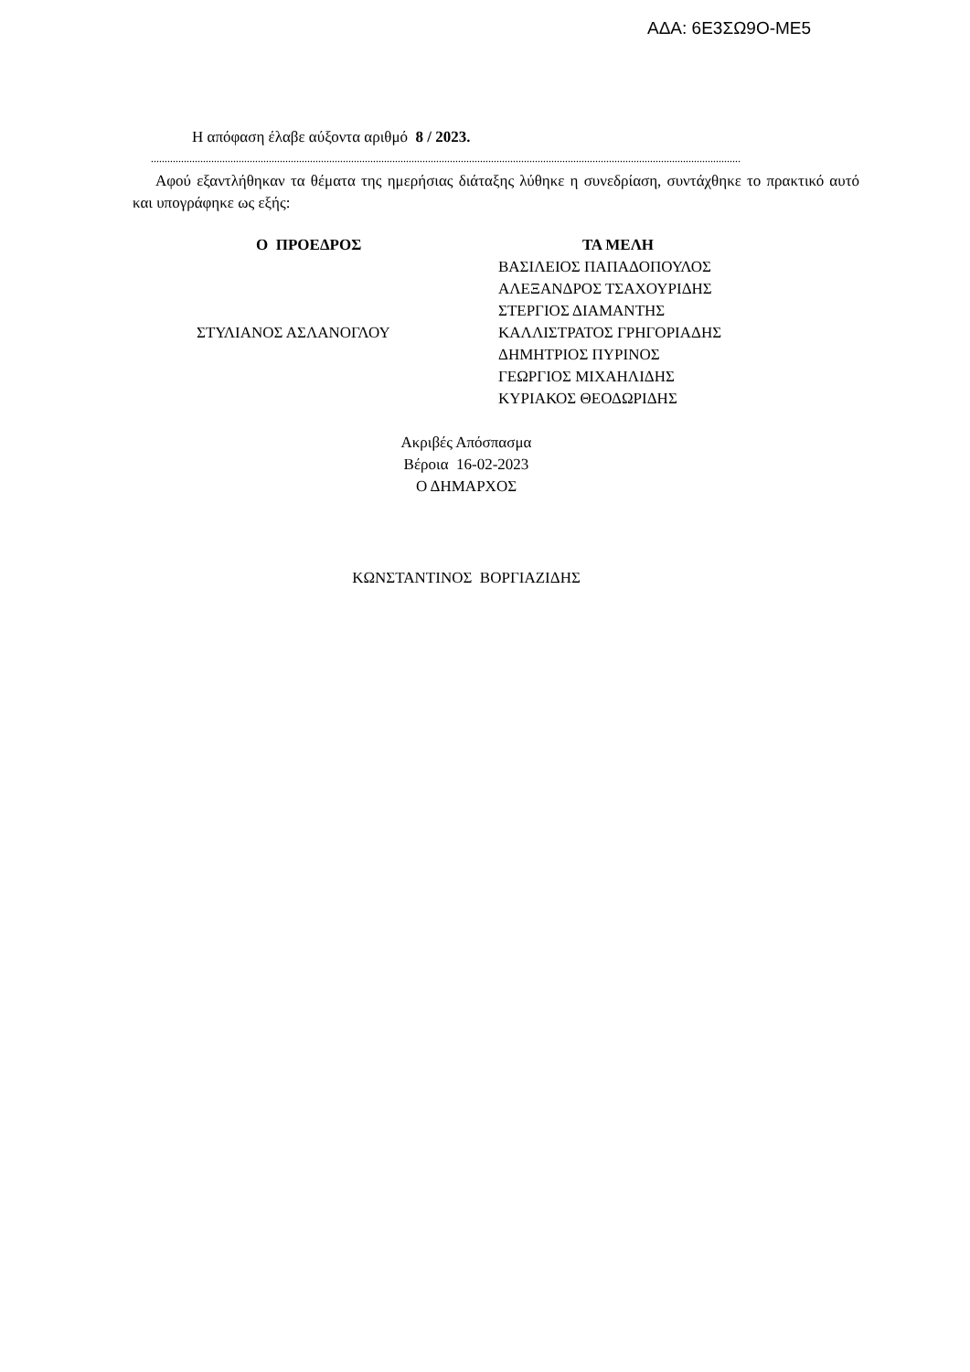ΑΔΑ: 6Ε3ΣΩ9Ο-ΜΕ5
Η απόφαση έλαβε αύξοντα αριθμό 8 / 2023.
.......................................................................................................................................................................................................................
Αφού εξαντλήθηκαν τα θέματα της ημερήσιας διάταξης λύθηκε η συνεδρίαση, συντάχθηκε το πρακτικό αυτό και υπογράφηκε ως εξής:
Ο ΠΡΟΕΔΡΟΣ
ΣΤΥΛΙΑΝΟΣ ΑΣΛΑΝΟΓΛΟΥ
ΤΑ ΜΕΛΗ
ΒΑΣΙΛΕΙΟΣ ΠΑΠΑΔΟΠΟΥΛΟΣ
ΑΛΕΞΑΝΔΡΟΣ ΤΣΑΧΟΥΡΙΔΗΣ
ΣΤΕΡΓΙΟΣ ΔΙΑΜΑΝΤΗΣ
ΚΑΛΛΙΣΤΡΑΤΟΣ ΓΡΗΓΟΡΙΑΔΗΣ
ΔΗΜΗΤΡΙΟΣ ΠΥΡΙΝΟΣ
ΓΕΩΡΓΙΟΣ ΜΙΧΑΗΛΙΔΗΣ
ΚΥΡΙΑΚΟΣ ΘΕΟΔΩΡΙΔΗΣ
Ακριβές Απόσπασμα
Βέροια 16-02-2023
Ο ΔΗΜΑΡΧΟΣ
ΚΩΝΣΤΑΝΤΙΝΟΣ ΒΟΡΓΙΑΖΙΔΗΣ